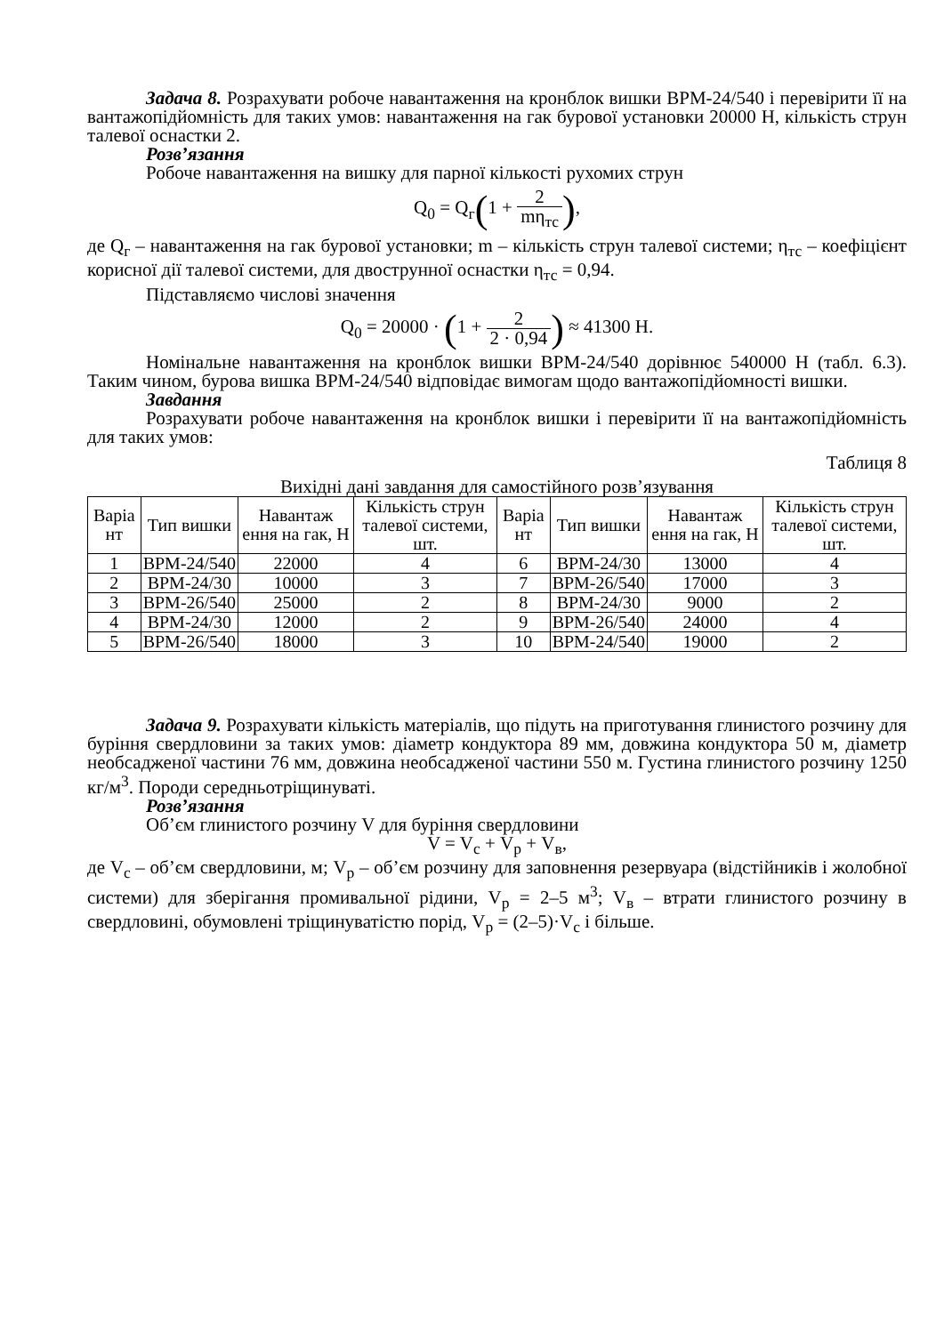Задача 8. Розрахувати робоче навантаження на кронблок вишки ВРМ-24/540 і перевірити її на вантажопідйомність для таких умов: навантаження на гак бурової установки 20000 Н, кількість струн талевої оснастки 2.
Розв’язання
Робоче навантаження на вишку для парної кількості рухомих струн
Q<sub>0</sub> = Q<sub>г</sub>(1 + 2 mη<sub>тс</sub>),
де Q<sub>г</sub> – навантаження на гак бурової установки; m – кількість струн талевої системи; η<sub>тс</sub> – коефіцієнт корисної дії талевої системи, для двострунної оснастки η<sub>тс</sub> = 0,94.
Підставляємо числові значення
Q<sub>0</sub> = 20000 · (1 + 2 2 · 0,94) ≈ 41300 Н.
Номінальне навантаження на кронблок вишки ВРМ-24/540 дорівнює 540000 Н (табл. 6.3). Таким чином, бурова вишка ВРМ-24/540 відповідає вимогам щодо вантажопідйомності вишки.
Завдання
Розрахувати робоче навантаження на кронблок вишки і перевірити її на вантажопідйомність для таких умов:
Таблиця 8
Вихідні дані завдання для самостійного розв’язування
| Варіа нт | Тип вишки | Навантаж ення на гак, Н | Кількість струн талевої системи, шт. | Варіа нт | Тип вишки | Навантаж ення на гак, Н | Кількість струн талевої системи, шт. |
| --- | --- | --- | --- | --- | --- | --- | --- |
| 1 | ВРМ-24/540 | 22000 | 4 | 6 | ВРМ-24/30 | 13000 | 4 |
| 2 | ВРМ-24/30 | 10000 | 3 | 7 | ВРМ-26/540 | 17000 | 3 |
| 3 | ВРМ-26/540 | 25000 | 2 | 8 | ВРМ-24/30 | 9000 | 2 |
| 4 | ВРМ-24/30 | 12000 | 2 | 9 | ВРМ-26/540 | 24000 | 4 |
| 5 | ВРМ-26/540 | 18000 | 3 | 10 | ВРМ-24/540 | 19000 | 2 |
Задача 9. Розрахувати кількість матеріалів, що підуть на приготування глинистого розчину для буріння свердловини за таких умов: діаметр кондуктора 89 мм, довжина кондуктора 50 м, діаметр необсадженої частини 76 мм, довжина необсадженої частини 550 м. Густина глинистого розчину 1250 кг/м<sup>3</sup>. Породи середньотріщинуваті.
Розв’язання
Об’єм глинистого розчину V для буріння свердловини
V = V<sub>с</sub> + V<sub>р</sub> + V<sub>в</sub>,
де V<sub>с</sub> – об’єм свердловини, м; V<sub>р</sub> – об’єм розчину для заповнення резервуара (відстійників і жолобної системи) для зберігання промивальної рідини, V<sub>р</sub> = 2–5 м<sup>3</sup>; V<sub>в</sub> – втрати глинистого розчину в свердловині, обумовлені тріщинуватістю порід, V<sub>р</sub> = (2–5)·V<sub>с</sub> і більше.